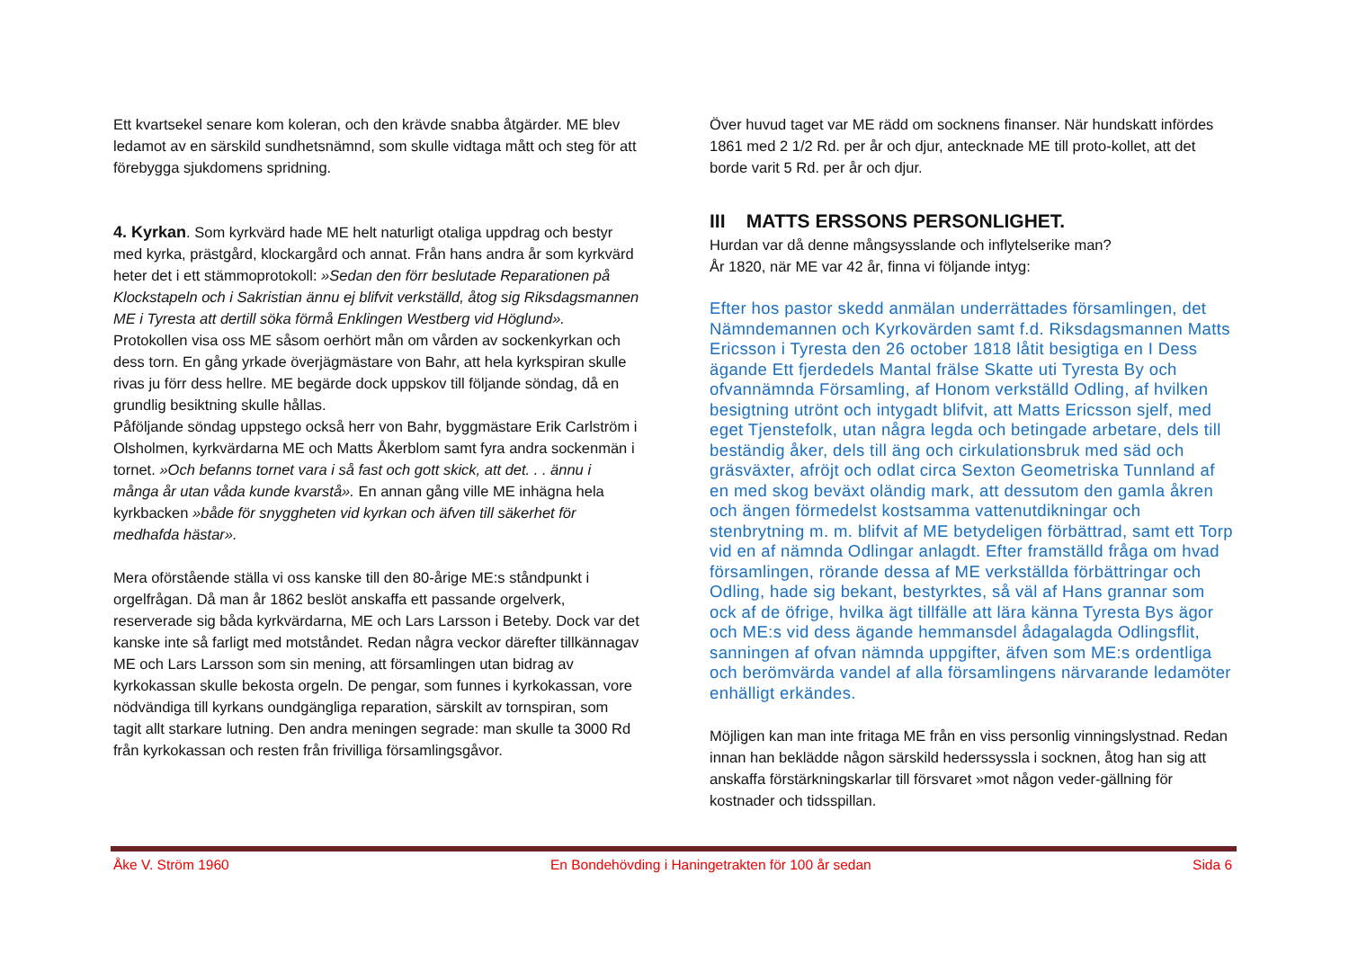Ett kvartsekel senare kom koleran, och den krävde snabba åtgärder. ME blev ledamot av en särskild sundhetsnämnd, som skulle vidtaga mått och steg för att förebygga sjukdomens spridning.
4. Kyrkan. Som kyrkvärd hade ME helt naturligt otaliga uppdrag och bestyr med kyrka, prästgård, klockargård och annat. Från hans andra år som kyrkvärd heter det i ett stämmoprotokoll: »Sedan den förr beslutade Reparationen på Klockstapeln och i Sakristian ännu ej blifvit verkställd, åtog sig Riksdagsmannen ME i Tyresta att dertill söka förmå Enklingen Westberg vid Höglund».
Protokollen visa oss ME såsom oerhört mån om vården av sockenkyrkan och dess torn. En gång yrkade överjägmästare von Bahr, att hela kyrkspiran skulle rivas ju förr dess hellre. ME begärde dock uppskov till följande söndag, då en grundlig besiktning skulle hållas.
Påföljande söndag uppstego också herr von Bahr, byggmästare Erik Carlström i Olsholmen, kyrkvärdarna ME och Matts Åkerblom samt fyra andra sockenmän i tornet. »Och befanns tornet vara i så fast och gott skick, att det. . . ännu i många år utan våda kunde kvarstå». En annan gång ville ME inhägna hela kyrkbacken »både för snyggheten vid kyrkan och äfven till säkerhet för medhafda hästar».
Mera oförstående ställa vi oss kanske till den 80-årige ME:s ståndpunkt i orgelfrågan. Då man år 1862 beslöt anskaffa ett passande orgelverk, reserverade sig båda kyrkvärdarna, ME och Lars Larsson i Beteby. Dock var det kanske inte så farligt med motståndet. Redan några veckor därefter tillkännagav ME och Lars Larsson som sin mening, att församlingen utan bidrag av kyrkokassan skulle bekosta orgeln. De pengar, som funnes i kyrkokassan, vore nödvändiga till kyrkans oundgängliga reparation, särskilt av tornspiran, som tagit allt starkare lutning. Den andra meningen segrade: man skulle ta 3000 Rd från kyrkokassan och resten från frivilliga församlingsgåvor.
Över huvud taget var ME rädd om socknens finanser. När hundskatt infördes 1861 med 2 1/2 Rd. per år och djur, antecknade ME till proto-kollet, att det borde varit 5 Rd. per år och djur.
III MATTS ERSSONS PERSONLIGHET.
Hurdan var då denne mångsysslande och inflytelserike man?
År 1820, när ME var 42 år, finna vi följande intyg:
Efter hos pastor skedd anmälan underrättades församlingen, det Nämndemannen och Kyrkovärden samt f.d. Riksdagsmannen Matts Ericsson i Tyresta den 26 october 1818 låtit besigtiga en I Dess ägande Ett fjerdedels Mantal frälse Skatte uti Tyresta By och ofvannämnda Församling, af Honom verkställd Odling, af hvilken besigtning utrönt och intygadt blifvit, att Matts Ericsson sjelf, med eget Tjenstefolk, utan några legda och betingade arbetare, dels till beständig åker, dels till äng och cirkulationsbruk med säd och gräsväxter, afröjt och odlat circa Sexton Geometriska Tunnland af en med skog beväxt oländig mark, att dessutom den gamla åkren och ängen förmedelst kostsamma vattenutdikningar och stenbrytning m. m. blifvit af ME betydeligen förbättrad, samt ett Torp vid en af nämnda Odlingar anlagdt. Efter framställd fråga om hvad församlingen, rörande dessa af ME verkställda förbättringar och Odling, hade sig bekant, bestyrktes, så väl af Hans grannar som ock af de öfrige, hvilka ägt tillfälle att lära känna Tyresta Bys ägor och ME:s vid dess ägande hemmansdel ådagalagda Odlingsflit, sanningen af ofvan nämnda uppgifter, äfven som ME:s ordentliga och berömvärda vandel af alla församlingens närvarande ledamöter enhälligt erkändes.
Möjligen kan man inte fritaga ME från en viss personlig vinningslystnad. Redan innan han beklädde någon särskild hederssyssla i socknen, åtog han sig att anskaffa förstärkningskarlar till försvaret »mot någon veder-gällning för kostnader och tidsspillan.
Åke V. Ström 1960 En Bondehövding i Haningetrakten för 100 år sedan Sida 6